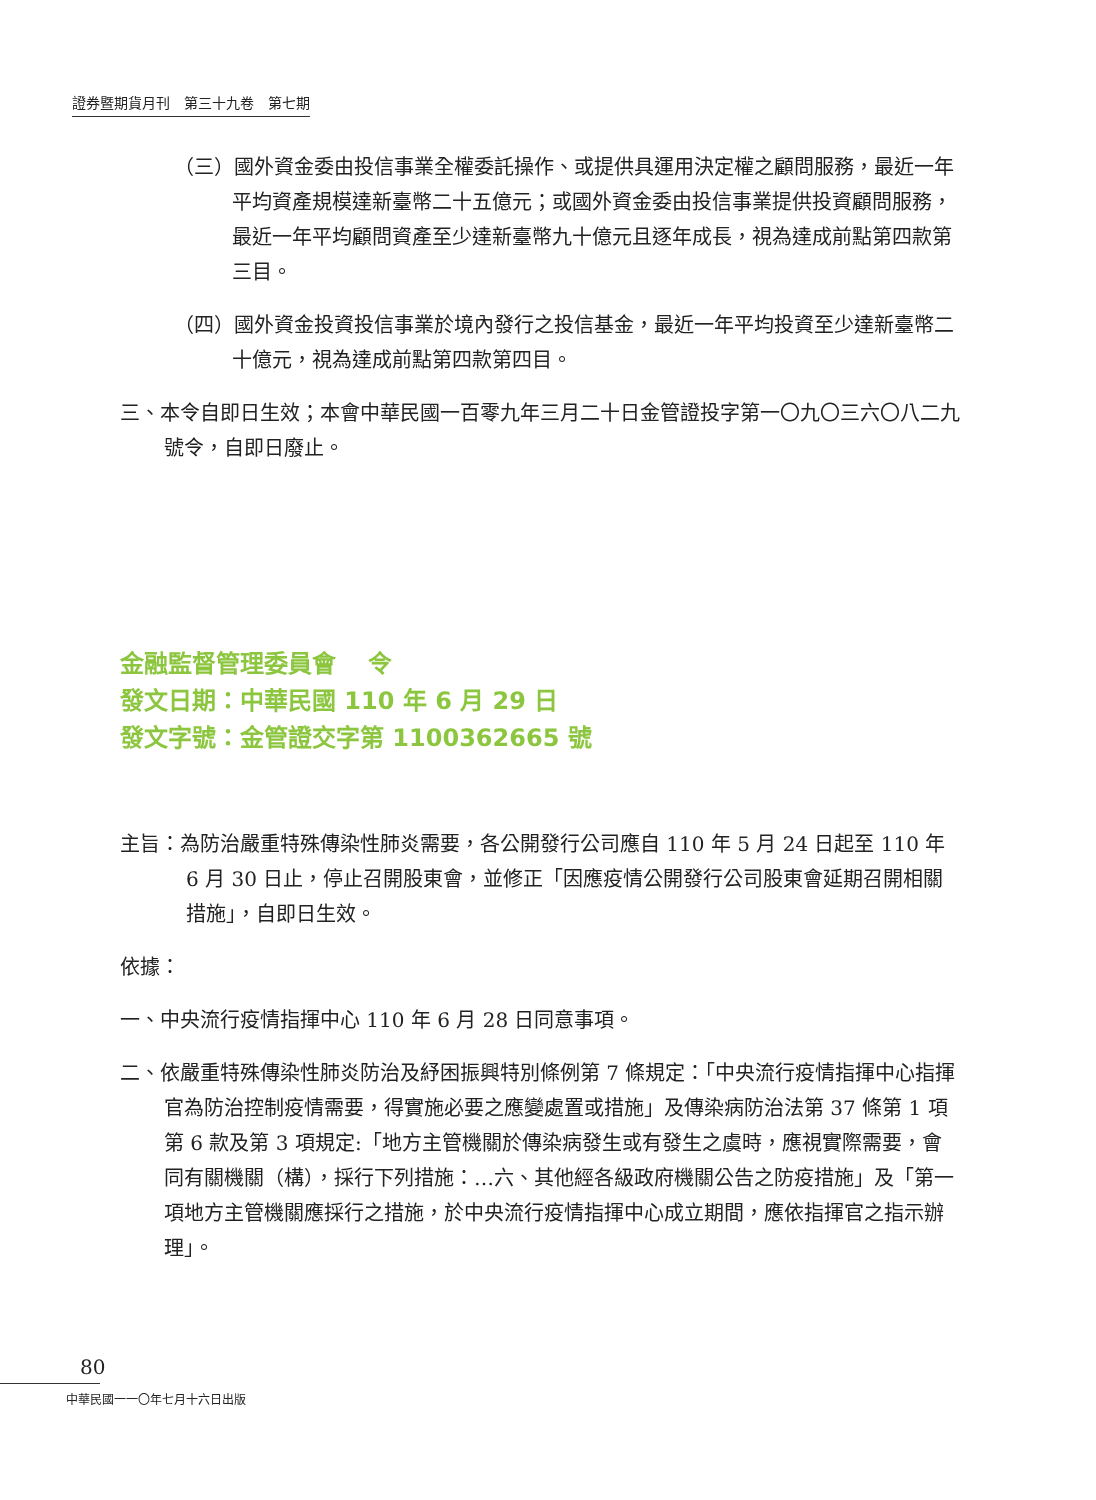證券暨期貨月刊　第三十九卷　第七期
（三）國外資金委由投信事業全權委託操作、或提供具運用決定權之顧問服務，最近一年平均資產規模達新臺幣二十五億元；或國外資金委由投信事業提供投資顧問服務，最近一年平均顧問資產至少達新臺幣九十億元且逐年成長，視為達成前點第四款第三目。
（四）國外資金投資投信事業於境內發行之投信基金，最近一年平均投資至少達新臺幣二十億元，視為達成前點第四款第四目。
三、本令自即日生效；本會中華民國一百零九年三月二十日金管證投字第一〇九〇三六〇八二九號令，自即日廢止。
金融監督管理委員會　 令
發文日期：中華民國 110 年 6 月 29 日
發文字號：金管證交字第 1100362665 號
主旨：為防治嚴重特殊傳染性肺炎需要，各公開發行公司應自 110 年 5 月 24 日起至 110 年 6 月 30 日止，停止召開股東會，並修正「因應疫情公開發行公司股東會延期召開相關措施」，自即日生效。
依據：
一、中央流行疫情指揮中心 110 年 6 月 28 日同意事項。
二、依嚴重特殊傳染性肺炎防治及紓困振興特別條例第 7 條規定：「中央流行疫情指揮中心指揮官為防治控制疫情需要，得實施必要之應變處置或措施」及傳染病防治法第 37 條第 1 項第 6 款及第 3 項規定:「地方主管機關於傳染病發生或有發生之虞時，應視實際需要，會同有關機關（構），採行下列措施：…六、其他經各級政府機關公告之防疫措施」及「第一項地方主管機關應採行之措施，於中央流行疫情指揮中心成立期間，應依指揮官之指示辦理」。
80
中華民國一一〇年七月十六日出版